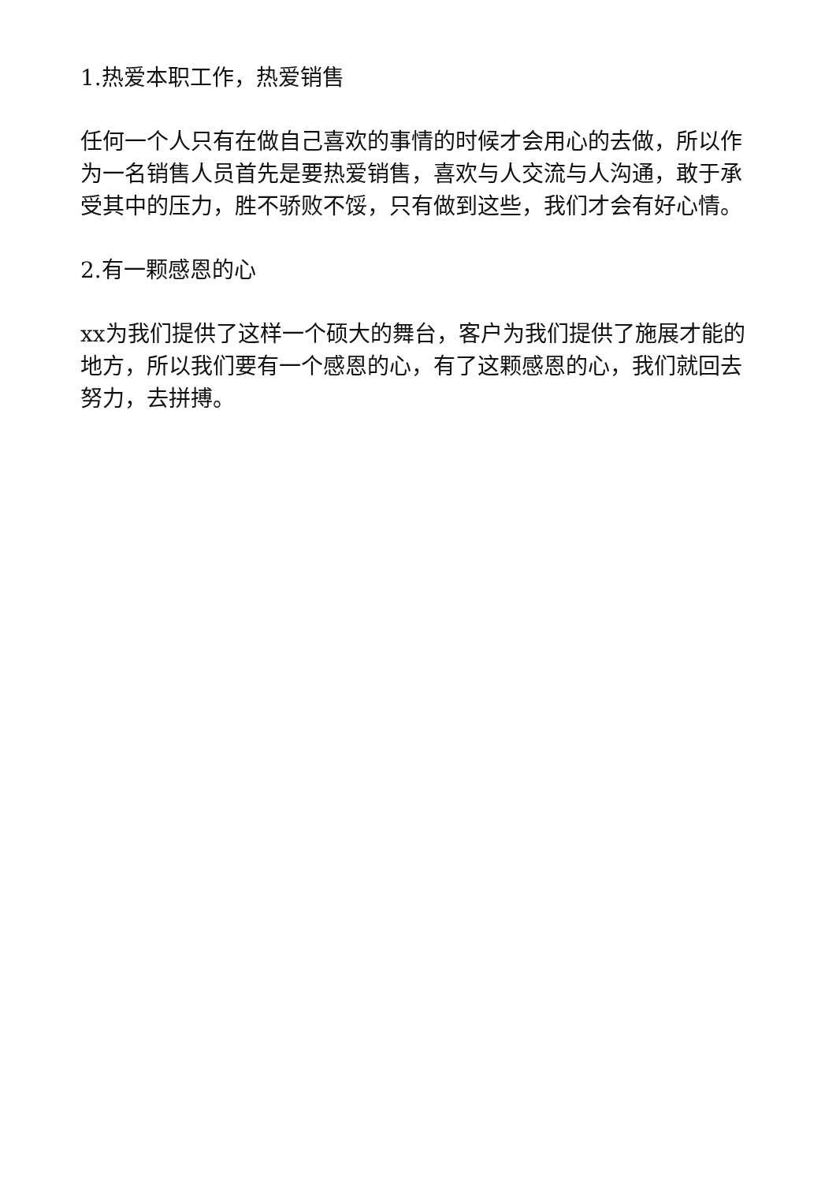1.热爱本职工作，热爱销售
任何一个人只有在做自己喜欢的事情的时候才会用心的去做，所以作为一名销售人员首先是要热爱销售，喜欢与人交流与人沟通，敢于承受其中的压力，胜不骄败不馁，只有做到这些，我们才会有好心情。
2.有一颗感恩的心
xx为我们提供了这样一个硕大的舞台，客户为我们提供了施展才能的地方，所以我们要有一个感恩的心，有了这颗感恩的心，我们就回去努力，去拼搏。